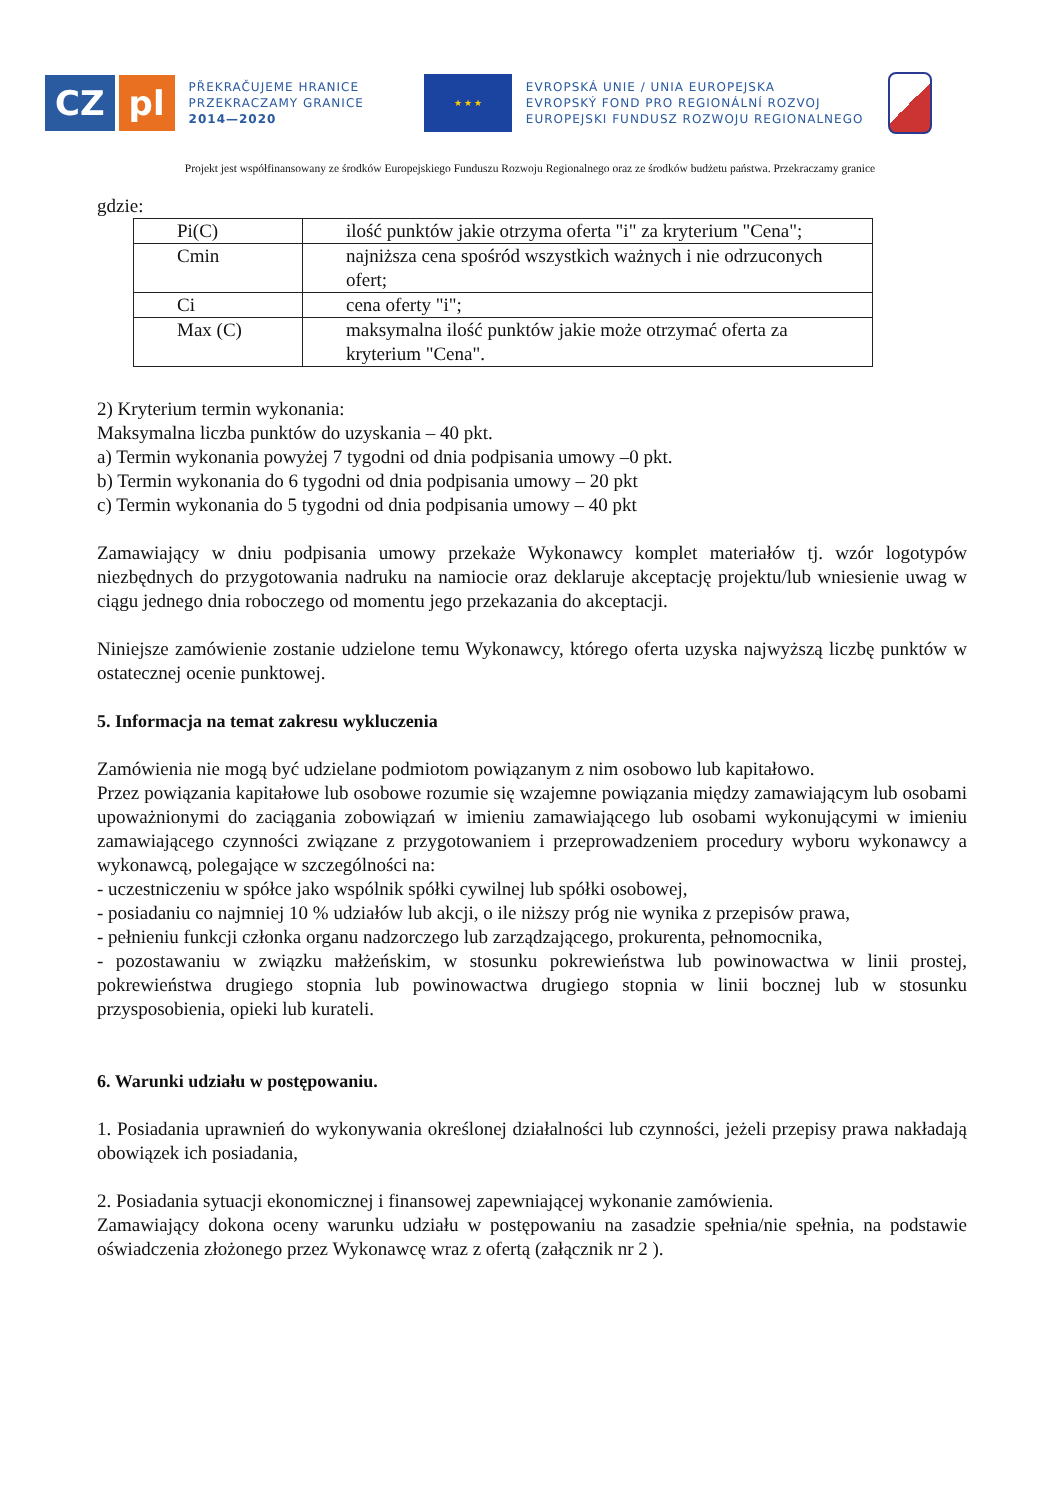CZ pl
PŘEKRAČUJEME HRANICE
PRZEKRACZAMY GRANICE
2014—2020
★ ★ ★
EVROPSKÁ UNIE / UNIA EUROPEJSKA
EVROPSKÝ FOND PRO REGIONÁLNÍ ROZVOJ
EUROPEJSKI FUNDUSZ ROZWOJU REGIONALNEGO
Projekt jest współfinansowany ze środków Europejskiego Funduszu Rozwoju Regionalnego oraz ze środków budżetu państwa. Przekraczamy granice
gdzie:
| Pi(C) | ilość punktów jakie otrzyma oferta "i" za kryterium "Cena"; |
| Cmin | najniższa cena spośród wszystkich ważnych i nie odrzuconych ofert; |
| Ci | cena oferty "i"; |
| Max (C) | maksymalna ilość punktów jakie może otrzymać oferta za kryterium "Cena". |
2) Kryterium termin wykonania:
Maksymalna liczba punktów do uzyskania – 40 pkt.
a) Termin wykonania powyżej 7 tygodni od dnia podpisania umowy –0 pkt.
b) Termin wykonania do 6 tygodni od dnia podpisania umowy – 20 pkt
c) Termin wykonania do 5 tygodni od dnia podpisania umowy – 40 pkt
Zamawiający w dniu podpisania umowy przekaże Wykonawcy komplet materiałów tj. wzór logotypów niezbędnych do przygotowania nadruku na namiocie oraz deklaruje akceptację projektu/lub wniesienie uwag w ciągu jednego dnia roboczego od momentu jego przekazania do akceptacji.
Niniejsze zamówienie zostanie udzielone temu Wykonawcy, którego oferta uzyska najwyższą liczbę punktów w ostatecznej ocenie punktowej.
5. Informacja na temat zakresu wykluczenia
Zamówienia nie mogą być udzielane podmiotom powiązanym z nim osobowo lub kapitałowo.
Przez powiązania kapitałowe lub osobowe rozumie się wzajemne powiązania między zamawiającym lub osobami upoważnionymi do zaciągania zobowiązań w imieniu zamawiającego lub osobami wykonującymi w imieniu zamawiającego czynności związane z przygotowaniem i przeprowadzeniem procedury wyboru wykonawcy a wykonawcą, polegające w szczególności na:
- uczestniczeniu w spółce jako wspólnik spółki cywilnej lub spółki osobowej,
- posiadaniu co najmniej 10 % udziałów lub akcji, o ile niższy próg nie wynika z przepisów prawa,
- pełnieniu funkcji członka organu nadzorczego lub zarządzającego, prokurenta, pełnomocnika,
- pozostawaniu w związku małżeńskim, w stosunku pokrewieństwa lub powinowactwa w linii prostej, pokrewieństwa drugiego stopnia lub powinowactwa drugiego stopnia w linii bocznej lub w stosunku przysposobienia, opieki lub kurateli.
6. Warunki udziału w postępowaniu.
1. Posiadania uprawnień do wykonywania określonej działalności lub czynności, jeżeli przepisy prawa nakładają obowiązek ich posiadania,
2. Posiadania sytuacji ekonomicznej i finansowej zapewniającej wykonanie zamówienia.
Zamawiający dokona oceny warunku udziału w postępowaniu na zasadzie spełnia/nie spełnia, na podstawie oświadczenia złożonego przez Wykonawcę wraz z ofertą (załącznik nr 2 ).